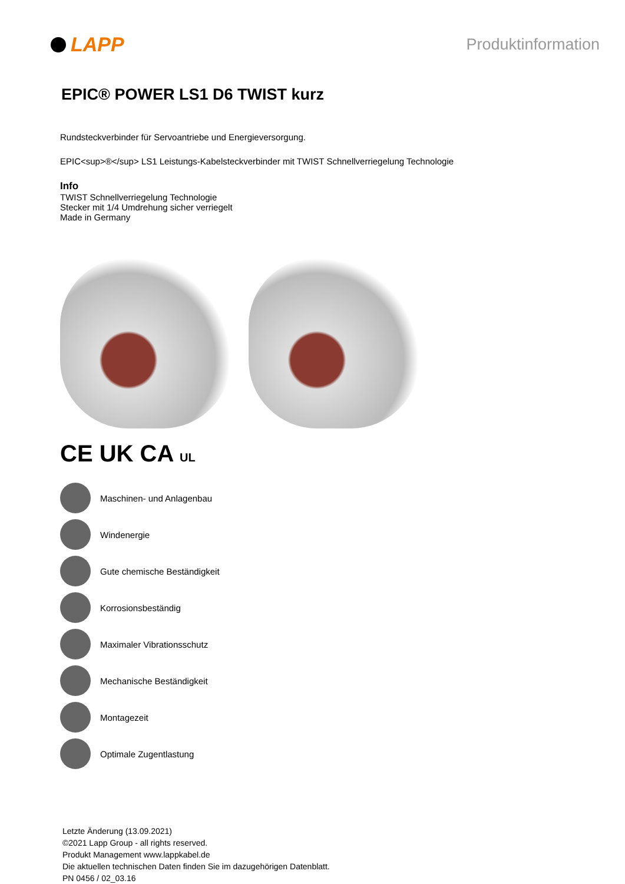LAPP
Produktinformation
EPIC® POWER LS1 D6 TWIST kurz
Rundsteckverbinder für Servoantriebe und Energieversorgung.
EPIC<sup>®</sup> LS1 Leistungs-Kabelsteckverbinder mit TWIST Schnellverriegelung Technologie
Info
TWIST Schnellverriegelung Technologie
Stecker mit 1/4 Umdrehung sicher verriegelt
Made in Germany
CE UK CA UL
Maschinen- und Anlagenbau
Windenergie
Gute chemische Beständigkeit
Korrosionsbeständig
Maximaler Vibrationsschutz
Mechanische Beständigkeit
Montagezeit
Optimale Zugentlastung
Letzte Änderung (13.09.2021)
©2021 Lapp Group - all rights reserved.
Produkt Management www.lappkabel.de
Die aktuellen technischen Daten finden Sie im dazugehörigen Datenblatt.
PN 0456 / 02_03.16